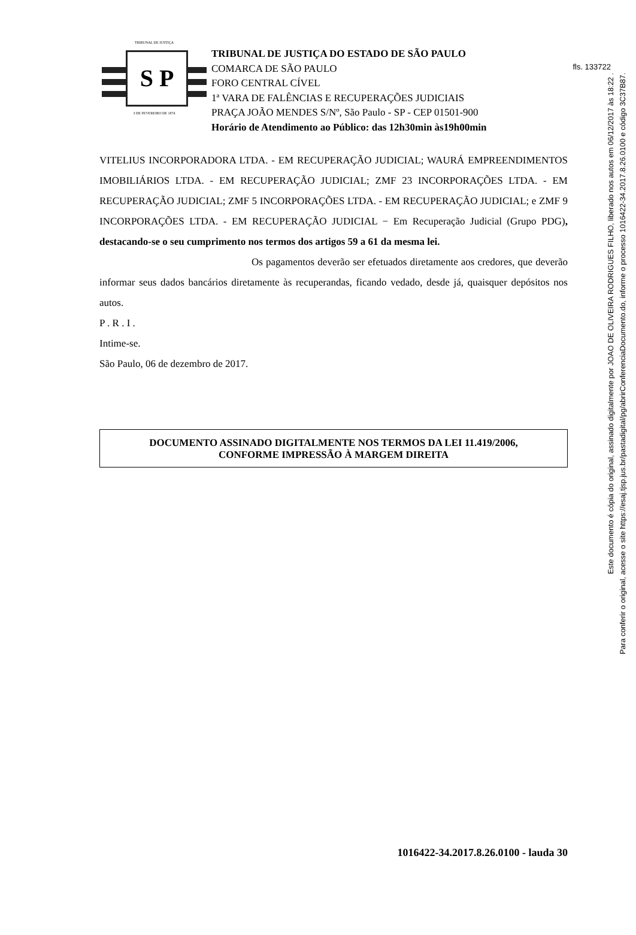fls. 133722
S P
TRIBUNAL DE JUSTIÇA
3 DE FEVEREIRO DE 1874
TRIBUNAL DE JUSTIÇA DO ESTADO DE SÃO PAULO
COMARCA DE SÃO PAULO
FORO CENTRAL CÍVEL
1ª VARA DE FALÊNCIAS E RECUPERAÇÕES JUDICIAIS
PRAÇA JOÃO MENDES S/Nº, São Paulo - SP - CEP 01501-900
Horário de Atendimento ao Público: das 12h30min às19h00min
VITELIUS INCORPORADORA LTDA. - EM RECUPERAÇÃO JUDICIAL; WAURÁ EMPREENDIMENTOS IMOBILIÁRIOS LTDA. - EM RECUPERAÇÃO JUDICIAL; ZMF 23 INCORPORAÇÕES LTDA. - EM RECUPERAÇÃO JUDICIAL; ZMF 5 INCORPORAÇÕES LTDA. - EM RECUPERAÇÃO JUDICIAL; e ZMF 9 INCORPORAÇÕES LTDA. - EM RECUPERAÇÃO JUDICIAL − Em Recuperação Judicial (Grupo PDG), destacando-se o seu cumprimento nos termos dos artigos 59 a 61 da mesma lei.
Os pagamentos deverão ser efetuados diretamente aos credores, que deverão informar seus dados bancários diretamente às recuperandas, ficando vedado, desde já, quaisquer depósitos nos autos.
P . R . I .
Intime-se.
São Paulo, 06 de dezembro de 2017.
DOCUMENTO ASSINADO DIGITALMENTE NOS TERMOS DA LEI 11.419/2006,
CONFORME IMPRESSÃO À MARGEM DIREITA
1016422-34.2017.8.26.0100 - lauda 30
Este documento é cópia do original, assinado digitalmente por JOAO DE OLIVEIRA RODRIGUES FILHO, liberado nos autos em 06/12/2017 às 18:22 .
Para conferir o original, acesse o site https://esaj.tjsp.jus.br/pastadigital/pg/abrirConferenciaDocumento.do, informe o processo 1016422-34.2017.8.26.0100 e código 3C37B87.